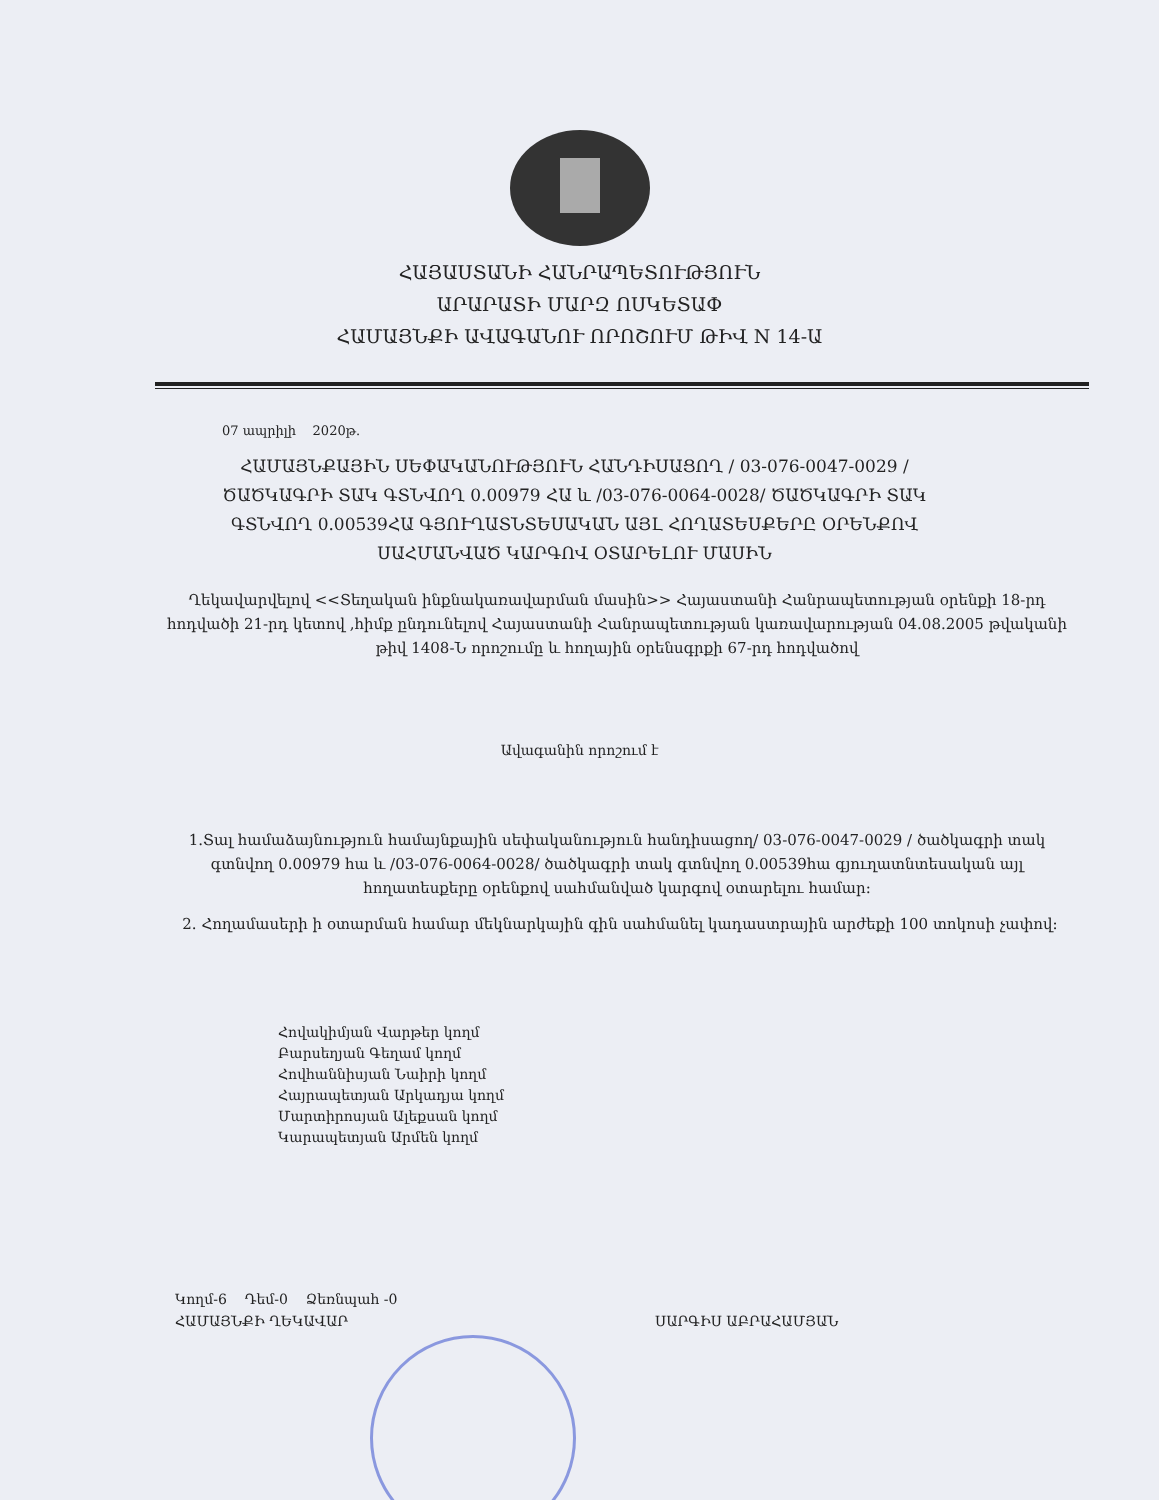ՀԱՅԱՍՏԱՆԻ ՀԱՆՐԱՊԵՏՈՒԹՅՈՒՆ
ԱՐԱՐԱՏԻ ՄԱՐԶ ՈՍԿԵՏԱՓ
ՀԱՄԱՅՆՔԻ ԱՎԱԳԱՆՈՒ ՈՐՈՇՈՒՄ ԹԻՎ N 14-Ա
07 ապրիլի 2020թ.
ՀԱՄԱՅՆՔԱՅԻՆ ՍԵՓԱԿԱՆՈՒԹՅՈՒՆ ՀԱՆԴԻՍԱՑՈՂ / 03-076-0047-0029 / ԾԱԾԿԱԳՐԻ ՏԱԿ ԳՏՆՎՈՂ 0.00979 ՀԱ և /03-076-0064-0028/ ԾԱԾԿԱԳՐԻ ՏԱԿ ԳՏՆՎՈՂ 0.00539ՀԱ ԳՅՈՒՂԱՏՆՏԵՍԱԿԱՆ ԱՅԼ ՀՈՂԱՏԵՍՔԵՐԸ ՕՐԵՆՔՈՎ ՍԱՀՄԱՆՎԱԾ ԿԱՐԳՈՎ ՕՏԱՐԵԼՈՒ ՄԱՍԻՆ
Ղեկավարվելով <<Տեղական ինքնակառավարման մասին>> Հայաստանի Հանրապետության օրենքի 18-րդ հոդվածի 21-րդ կետով ,հիմք ընդունելով Հայաստանի Հանրապետության կառավարության 04.08.2005 թվականի թիվ 1408-Ն որոշումը և հողային օրենսգրքի 67-րդ հոդվածով
Ավագանին որոշում է
1.Տալ համաձայնություն համայնքային սեփականություն հանդիսացող/ 03-076-0047-0029 / ծածկագրի տակ գտնվող 0.00979 հա և /03-076-0064-0028/ ծածկագրի տակ գտնվող 0.00539հա գյուղատնտեսական այլ հողատեսքերը օրենքով սահմանված կարգով օտարելու համար:
2. Հողամասերի ի օտարման համար մեկնարկային գին սահմանել կադաստրային արժեքի 100 տոկոսի չափով:
Հովակիմյան Վարթեր կողմ
Բարսեղյան Գեղամ կողմ
Հովհաննիսյան Նաիրի կողմ
Հայրապետյան Արկադյա կողմ
Մարտիրոսյան Ալեքսան կողմ
Կարապետյան Արմեն կողմ
Կողմ-6 Դեմ-0 Ձեռնպահ -0
ՀԱՄԱՅՆՔԻ ՂԵԿԱՎԱՐ
ՍԱՐԳԻՍ ԱԲՐԱՀԱՄՅԱՆ